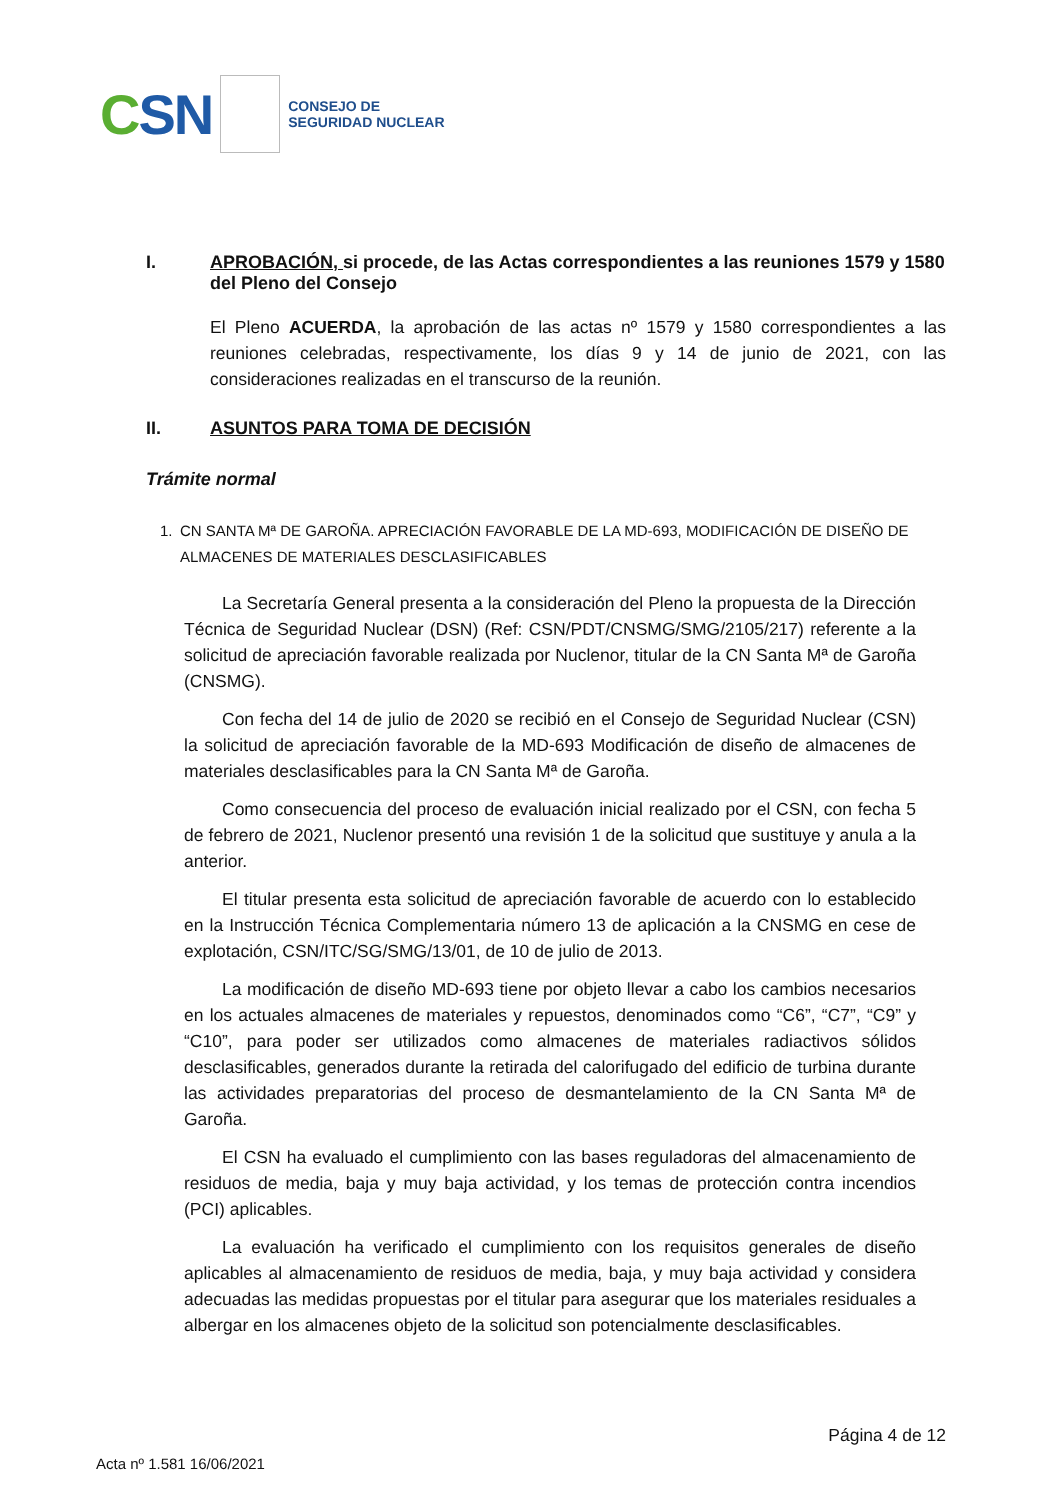CSN
CONSEJO DE
SEGURIDAD NUCLEAR
I. APROBACIÓN, si procede, de las Actas correspondientes a las reuniones 1579 y 1580 del Pleno del Consejo
El Pleno ACUERDA, la aprobación de las actas nº 1579 y 1580 correspondientes a las reuniones celebradas, respectivamente, los días 9 y 14 de junio de 2021, con las consideraciones realizadas en el transcurso de la reunión.
II. ASUNTOS PARA TOMA DE DECISIÓN
Trámite normal
1. CN SANTA Mª DE GAROÑA. APRECIACIÓN FAVORABLE DE LA MD-693, MODIFICACIÓN DE DISEÑO DE ALMACENES DE MATERIALES DESCLASIFICABLES
La Secretaría General presenta a la consideración del Pleno la propuesta de la Dirección Técnica de Seguridad Nuclear (DSN) (Ref: CSN/PDT/CNSMG/SMG/2105/217) referente a la solicitud de apreciación favorable realizada por Nuclenor, titular de la CN Santa Mª de Garoña (CNSMG).
Con fecha del 14 de julio de 2020 se recibió en el Consejo de Seguridad Nuclear (CSN) la solicitud de apreciación favorable de la MD-693 Modificación de diseño de almacenes de materiales desclasificables para la CN Santa Mª de Garoña.
Como consecuencia del proceso de evaluación inicial realizado por el CSN, con fecha 5 de febrero de 2021, Nuclenor presentó una revisión 1 de la solicitud que sustituye y anula a la anterior.
El titular presenta esta solicitud de apreciación favorable de acuerdo con lo establecido en la Instrucción Técnica Complementaria número 13 de aplicación a la CNSMG en cese de explotación, CSN/ITC/SG/SMG/13/01, de 10 de julio de 2013.
La modificación de diseño MD-693 tiene por objeto llevar a cabo los cambios necesarios en los actuales almacenes de materiales y repuestos, denominados como “C6”, “C7”, “C9” y “C10”, para poder ser utilizados como almacenes de materiales radiactivos sólidos desclasificables, generados durante la retirada del calorifugado del edificio de turbina durante las actividades preparatorias del proceso de desmantelamiento de la CN Santa Mª de Garoña.
El CSN ha evaluado el cumplimiento con las bases reguladoras del almacenamiento de residuos de media, baja y muy baja actividad, y los temas de protección contra incendios (PCI) aplicables.
La evaluación ha verificado el cumplimiento con los requisitos generales de diseño aplicables al almacenamiento de residuos de media, baja, y muy baja actividad y considera adecuadas las medidas propuestas por el titular para asegurar que los materiales residuales a albergar en los almacenes objeto de la solicitud son potencialmente desclasificables.
Página 4 de 12
Acta nº 1.581 16/06/2021